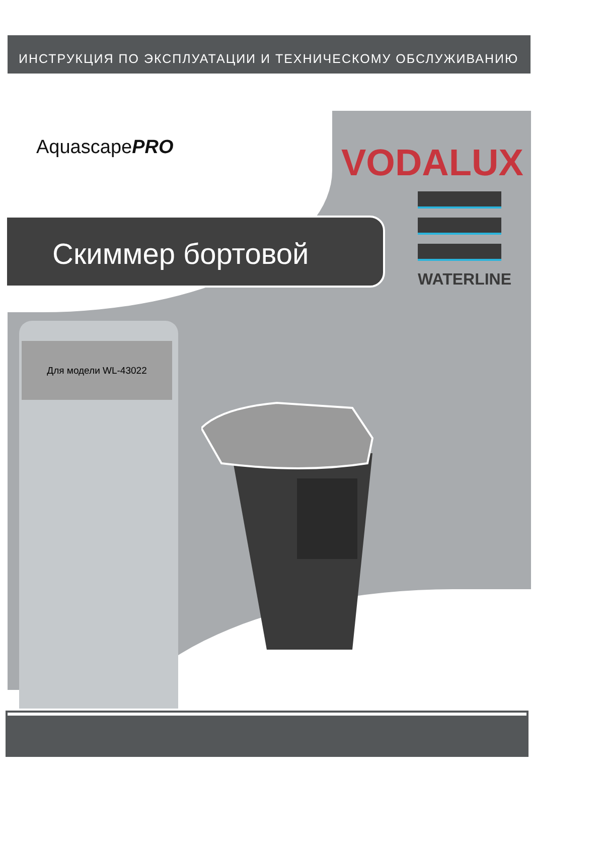ИНСТРУКЦИЯ ПО ЭКСПЛУАТАЦИИ И ТЕХНИЧЕСКОМУ ОБСЛУЖИВАНИЮ
AquascapePRO VODALUX
WATERLINE
Скиммер бортовой
Для модели WL-43022